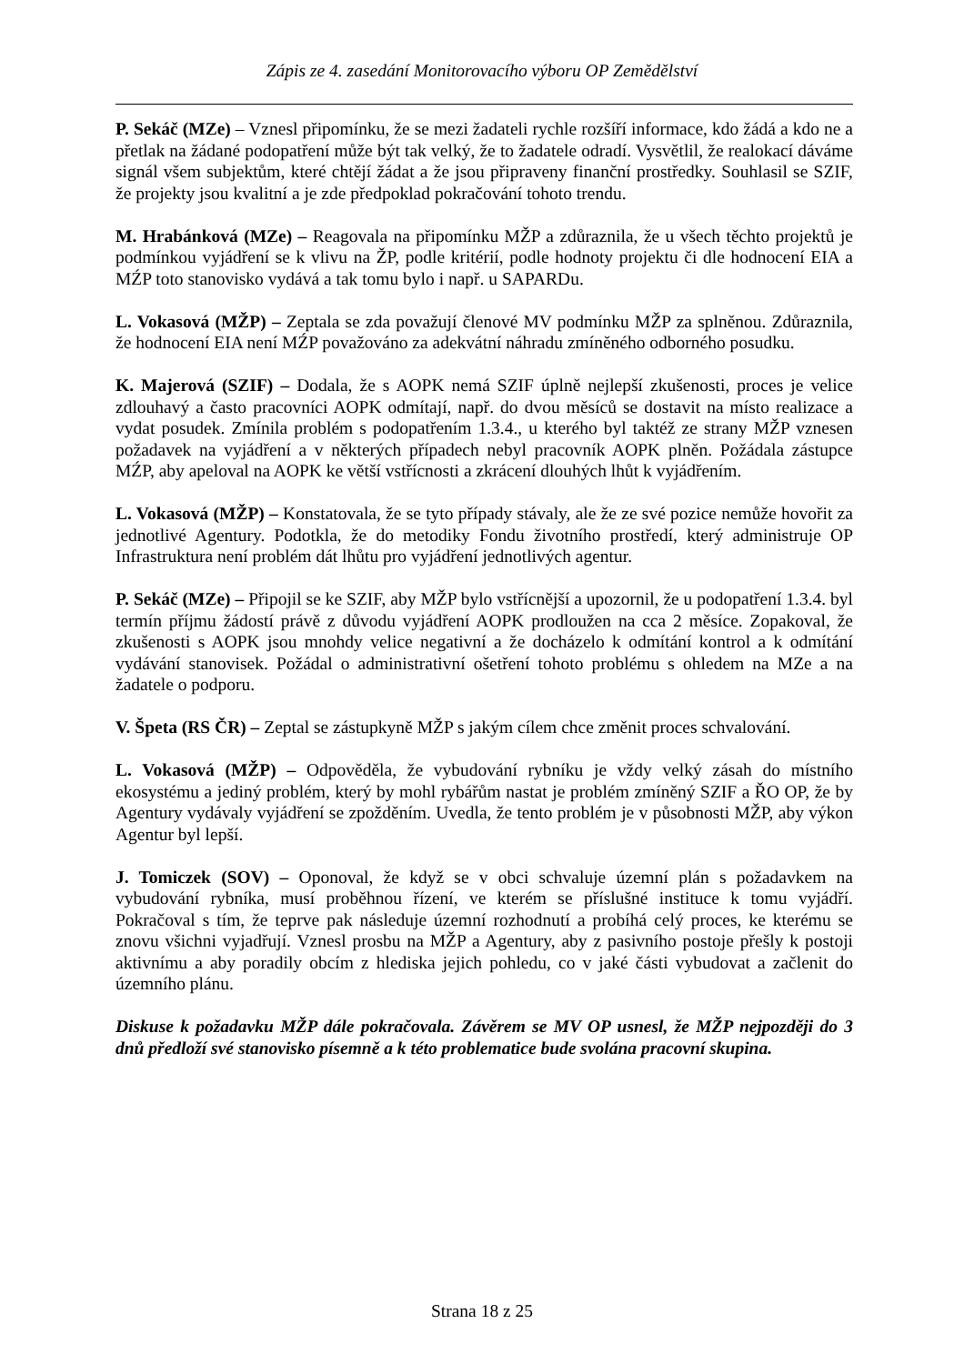Zápis ze 4. zasedání Monitorovacího výboru OP Zemědělství
P. Sekáč (MZe) – Vznesl připomínku, že se mezi žadateli rychle rozšíří informace, kdo žádá a kdo ne a přetlak na žádané podopatření může být tak velký, že to žadatele odradí. Vysvětlil, že realokací dáváme signál všem subjektům, které chtějí žádat a že jsou připraveny finanční prostředky. Souhlasil se SZIF, že projekty jsou kvalitní a je zde předpoklad pokračování tohoto trendu.
M. Hrabánková (MZe) – Reagovala na připomínku MŽP a zdůraznila, že u všech těchto projektů je podmínkou vyjádření se k vlivu na ŽP, podle kritérií, podle hodnoty projektu či dle hodnocení EIA a MŹP toto stanovisko vydává a tak tomu bylo i např. u SAPARDu.
L. Vokasová (MŽP) – Zeptala se zda považují členové MV podmínku MŽP za splněnou. Zdůraznila, že hodnocení EIA není MŹP považováno za adekvátní náhradu zmíněného odborného posudku.
K. Majerová (SZIF) – Dodala, že s AOPK nemá SZIF úplně nejlepší zkušenosti, proces je velice zdlouhavý a často pracovníci AOPK odmítají, např. do dvou měsíců se dostavit na místo realizace a vydat posudek. Zmínila problém s podopatřením 1.3.4., u kterého byl taktéž ze strany MŽP vznesen požadavek na vyjádření a v některých případech nebyl pracovník AOPK plněn. Požádala zástupce MŹP, aby apeloval na AOPK ke větší vstřícnosti a zkrácení dlouhých lhůt k vyjádřením.
L. Vokasová (MŽP) – Konstatovala, že se tyto případy stávaly, ale že ze své pozice nemůže hovořit za jednotlivé Agentury. Podotkla, že do metodiky Fondu životního prostředí, který administruje OP Infrastruktura není problém dát lhůtu pro vyjádření jednotlivých agentur.
P. Sekáč (MZe) – Připojil se ke SZIF, aby MŽP bylo vstřícnější a upozornil, že u podopatření 1.3.4. byl termín příjmu žádostí právě z důvodu vyjádření AOPK prodloužen na cca 2 měsíce. Zopakoval, že zkušenosti s AOPK jsou mnohdy velice negativní a že docházelo k odmítání kontrol a k odmítání vydávání stanovisek. Požádal o administrativní ošetření tohoto problému s ohledem na MZe a na žadatele o podporu.
V. Špeta (RS ČR) – Zeptal se zástupkyně MŽP s jakým cílem chce změnit proces schvalování.
L. Vokasová (MŽP) – Odpověděla, že vybudování rybníku je vždy velký zásah do místního ekosystému a jediný problém, který by mohl rybářům nastat je problém zmíněný SZIF a ŘO OP, že by Agentury vydávaly vyjádření se zpožděním. Uvedla, že tento problém je v působnosti MŽP, aby výkon Agentur byl lepší.
J. Tomiczek (SOV) – Oponoval, že když se v obci schvaluje územní plán s požadavkem na vybudování rybníka, musí proběhnou řízení, ve kterém se příslušné instituce k tomu vyjádří. Pokračoval s tím, že teprve pak následuje územní rozhodnutí a probíhá celý proces, ke kterému se znovu všichni vyjadřují. Vznesl prosbu na MŽP a Agentury, aby z pasivního postoje přešly k postoji aktivnímu a aby poradily obcím z hlediska jejich pohledu, co v jaké části vybudovat a začlenit do územního plánu.
Diskuse k požadavku MŽP dále pokračovala. Závěrem se MV OP usnesl, že MŽP nejpozději do 3 dnů předloží své stanovisko písemně a k této problematice bude svolána pracovní skupina.
Strana 18 z 25